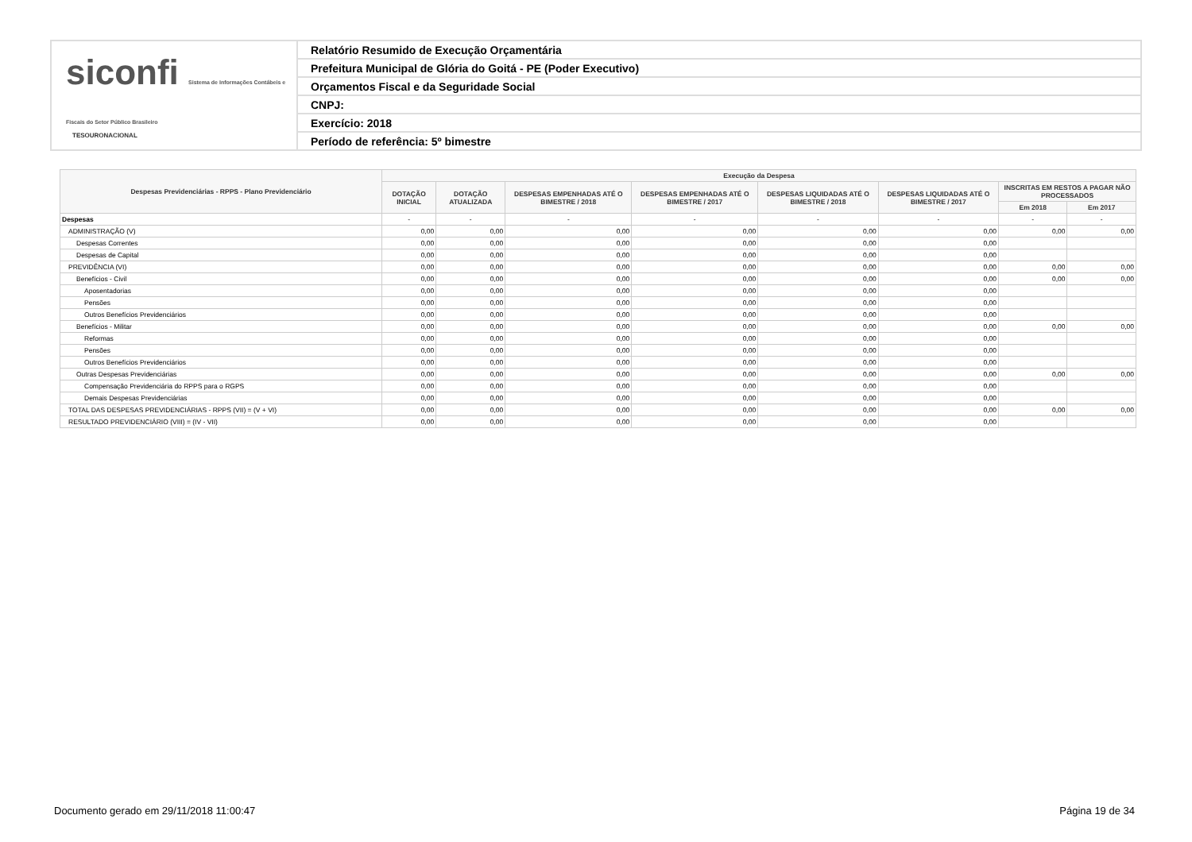siconfi Sistema de Informações Contábeis e Fiscais do Setor Público Brasileiro
TESOURONACIONAL
Relatório Resumido de Execução Orçamentária
Prefeitura Municipal de Glória do Goitá - PE (Poder Executivo)
Orçamentos Fiscal e da Seguridade Social
CNPJ:
Exercício: 2018
Período de referência: 5º bimestre
| Despesas Previdenciárias - RPPS - Plano Previdenciário | Execução da Despesa | | | | | | | |
| --- | --- | --- | --- | --- | --- | --- | --- | --- |
| | DOTAÇÃO INICIAL | DOTAÇÃO ATUALIZADA | DESPESAS EMPENHADAS ATÉ O BIMESTRE / 2018 | DESPESAS EMPENHADAS ATÉ O BIMESTRE / 2017 | DESPESAS LIQUIDADAS ATÉ O BIMESTRE / 2018 | DESPESAS LIQUIDADAS ATÉ O BIMESTRE / 2017 | INSCRITAS EM RESTOS A PAGAR NÃO PROCESSADOS | |
| | | | | | | | Em 2018 | Em 2017 |
| Despesas | - | - | - | - | - | - | - | - |
| ADMINISTRAÇÃO (V) | 0,00 | 0,00 | 0,00 | 0,00 | 0,00 | 0,00 | 0,00 | 0,00 |
| Despesas Correntes | 0,00 | 0,00 | 0,00 | 0,00 | 0,00 | 0,00 | | |
| Despesas de Capital | 0,00 | 0,00 | 0,00 | 0,00 | 0,00 | 0,00 | | |
| PREVIDÊNCIA (VI) | 0,00 | 0,00 | 0,00 | 0,00 | 0,00 | 0,00 | 0,00 | 0,00 |
| Benefícios - Civil | 0,00 | 0,00 | 0,00 | 0,00 | 0,00 | 0,00 | 0,00 | 0,00 |
| Aposentadorias | 0,00 | 0,00 | 0,00 | 0,00 | 0,00 | 0,00 | | |
| Pensões | 0,00 | 0,00 | 0,00 | 0,00 | 0,00 | 0,00 | | |
| Outros Benefícios Previdenciários | 0,00 | 0,00 | 0,00 | 0,00 | 0,00 | 0,00 | | |
| Benefícios - Militar | 0,00 | 0,00 | 0,00 | 0,00 | 0,00 | 0,00 | 0,00 | 0,00 |
| Reformas | 0,00 | 0,00 | 0,00 | 0,00 | 0,00 | 0,00 | | |
| Pensões | 0,00 | 0,00 | 0,00 | 0,00 | 0,00 | 0,00 | | |
| Outros Benefícios Previdenciários | 0,00 | 0,00 | 0,00 | 0,00 | 0,00 | 0,00 | | |
| Outras Despesas Previdenciárias | 0,00 | 0,00 | 0,00 | 0,00 | 0,00 | 0,00 | 0,00 | 0,00 |
| Compensação Previdenciária do RPPS para o RGPS | 0,00 | 0,00 | 0,00 | 0,00 | 0,00 | 0,00 | | |
| Demais Despesas Previdenciárias | 0,00 | 0,00 | 0,00 | 0,00 | 0,00 | 0,00 | | |
| TOTAL DAS DESPESAS PREVIDENCIÁRIAS - RPPS (VII) = (V + VI) | 0,00 | 0,00 | 0,00 | 0,00 | 0,00 | 0,00 | 0,00 | 0,00 |
| RESULTADO PREVIDENCIÁRIO (VIII) = (IV - VII) | 0,00 | 0,00 | 0,00 | 0,00 | 0,00 | 0,00 | | |
Documento gerado em 29/11/2018 11:00:47
Página 19 de 34